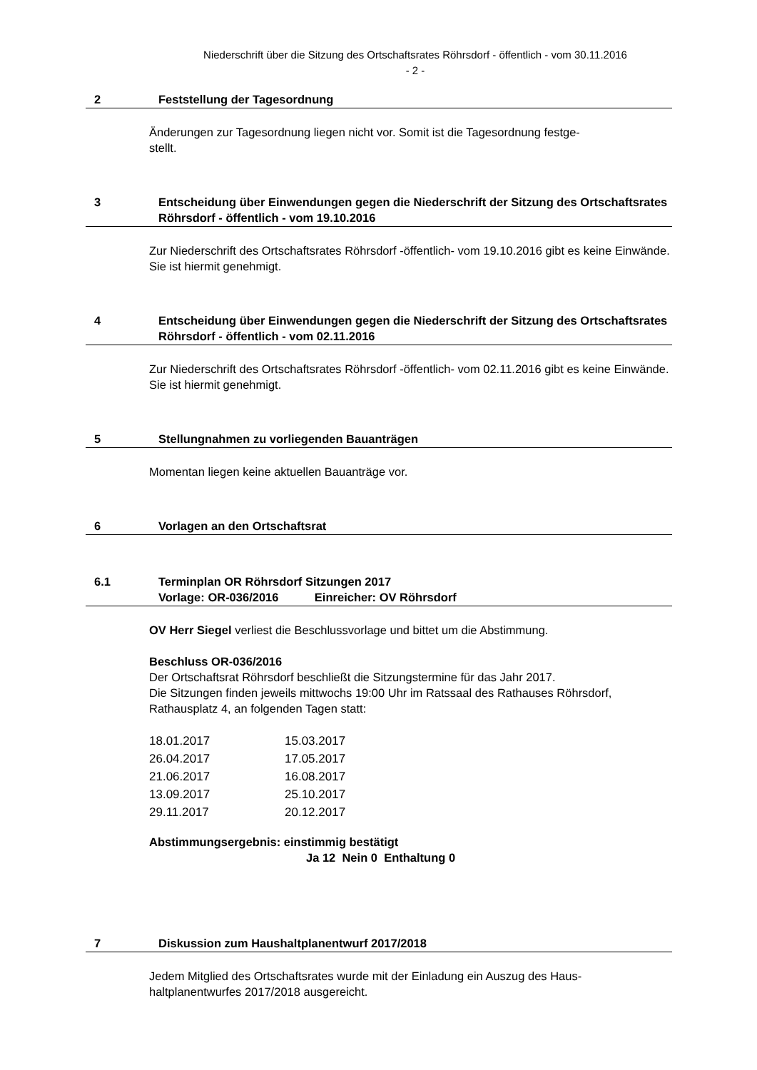Niederschrift über die Sitzung des Ortschaftsrates Röhrsdorf - öffentlich - vom 30.11.2016
- 2 -
2 Feststellung der Tagesordnung
Änderungen zur Tagesordnung liegen nicht vor. Somit ist die Tagesordnung festge-
stellt.
3 Entscheidung über Einwendungen gegen die Niederschrift der Sitzung des Ortschaftsrates Röhrsdorf - öffentlich - vom 19.10.2016
Zur Niederschrift des Ortschaftsrates Röhrsdorf -öffentlich- vom 19.10.2016 gibt es keine Einwände. Sie ist hiermit genehmigt.
4 Entscheidung über Einwendungen gegen die Niederschrift der Sitzung des Ortschaftsrates Röhrsdorf - öffentlich - vom 02.11.2016
Zur Niederschrift des Ortschaftsrates Röhrsdorf -öffentlich- vom 02.11.2016 gibt es keine Einwände. Sie ist hiermit genehmigt.
5 Stellungnahmen zu vorliegenden Bauanträgen
Momentan liegen keine aktuellen Bauanträge vor.
6 Vorlagen an den Ortschaftsrat
6.1 Terminplan OR Röhrsdorf Sitzungen 2017
Vorlage: OR-036/2016 Einreicher: OV Röhrsdorf
OV Herr Siegel verliest die Beschlussvorlage und bittet um die Abstimmung.
Beschluss OR-036/2016
Der Ortschaftsrat Röhrsdorf beschließt die Sitzungstermine für das Jahr 2017.
Die Sitzungen finden jeweils mittwochs 19:00 Uhr im Ratssaal des Rathauses Röhrsdorf, Rathausplatz 4, an folgenden Tagen statt:
| 18.01.2017 | 15.03.2017 |
| 26.04.2017 | 17.05.2017 |
| 21.06.2017 | 16.08.2017 |
| 13.09.2017 | 25.10.2017 |
| 29.11.2017 | 20.12.2017 |
Abstimmungsergebnis: einstimmig bestätigt
Ja 12 Nein 0 Enthaltung 0
7 Diskussion zum Haushaltplanentwurf 2017/2018
Jedem Mitglied des Ortschaftsrates wurde mit der Einladung ein Auszug des Haus-
haltplanentwurfes 2017/2018 ausgereicht.